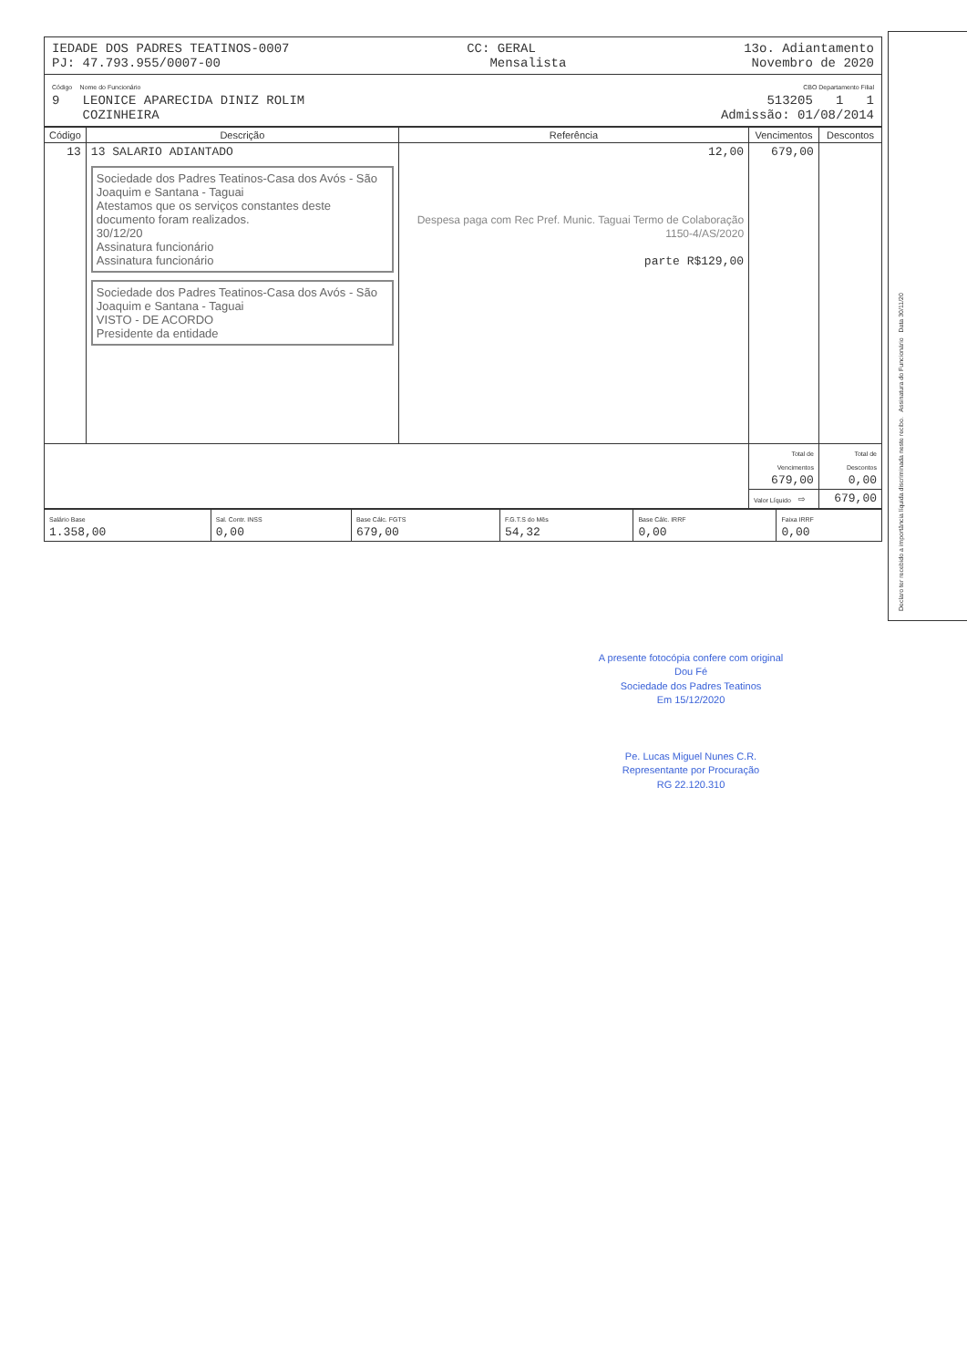IEDADE DOS PADRES TEATINOS-0007
PJ: 47.793.955/0007-00
CC: GERAL
Mensalista
13o. Adiantamento
Novembro de 2020
Código Nome do Funcionário
9 LEONICE APARECIDA DINIZ ROLIM
COZINHEIRA
CBO Departamento Filial
513205 1 1
Admissão: 01/08/2014
| Código | Descrição | Referência | Vencimentos | Descontos |
| --- | --- | --- | --- | --- |
| 13 | 13 SALARIO ADIANTADO Sociedade dos Padres Teatinos-Casa dos Avós - São Joaquim e Santana - Taguai Atestamos que os serviços constantes deste documento foram realizados. 30/12/20 Assinatura funcionário Assinatura funcionário Sociedade dos Padres Teatinos-Casa dos Avós - São Joaquim e Santana - Taguai VISTO - DE ACORDO Presidente da entidade | 12,00 Despesa paga com Rec Pref. Munic. Taguai Termo de Colaboração 1150-4/AS/2020 parte R$129,00 | 679,00 | |
| | | | Total de Vencimentos 679,00 | Total de Descontos 0,00 |
| | | | Valor Líquido ⇨ | 679,00 |
| Salário Base 1.358,00 | Sal. Contr. INSS 0,00 | Base Cálc. FGTS 679,00 | F.G.T.S do Mês 54,32 | Base Cálc. IRRF 0,00 | Faixa IRRF 0,00 |
Declaro ter recebido a importância líquida discriminada neste recibo. Assinatura do Funcionário Data 30/11/20
A presente fotocópia confere com original
Dou Fé
Sociedade dos Padres Teatinos
Em 15/12/2020
Pe. Lucas Miguel Nunes C.R.
Representante por Procuração
RG 22.120.310